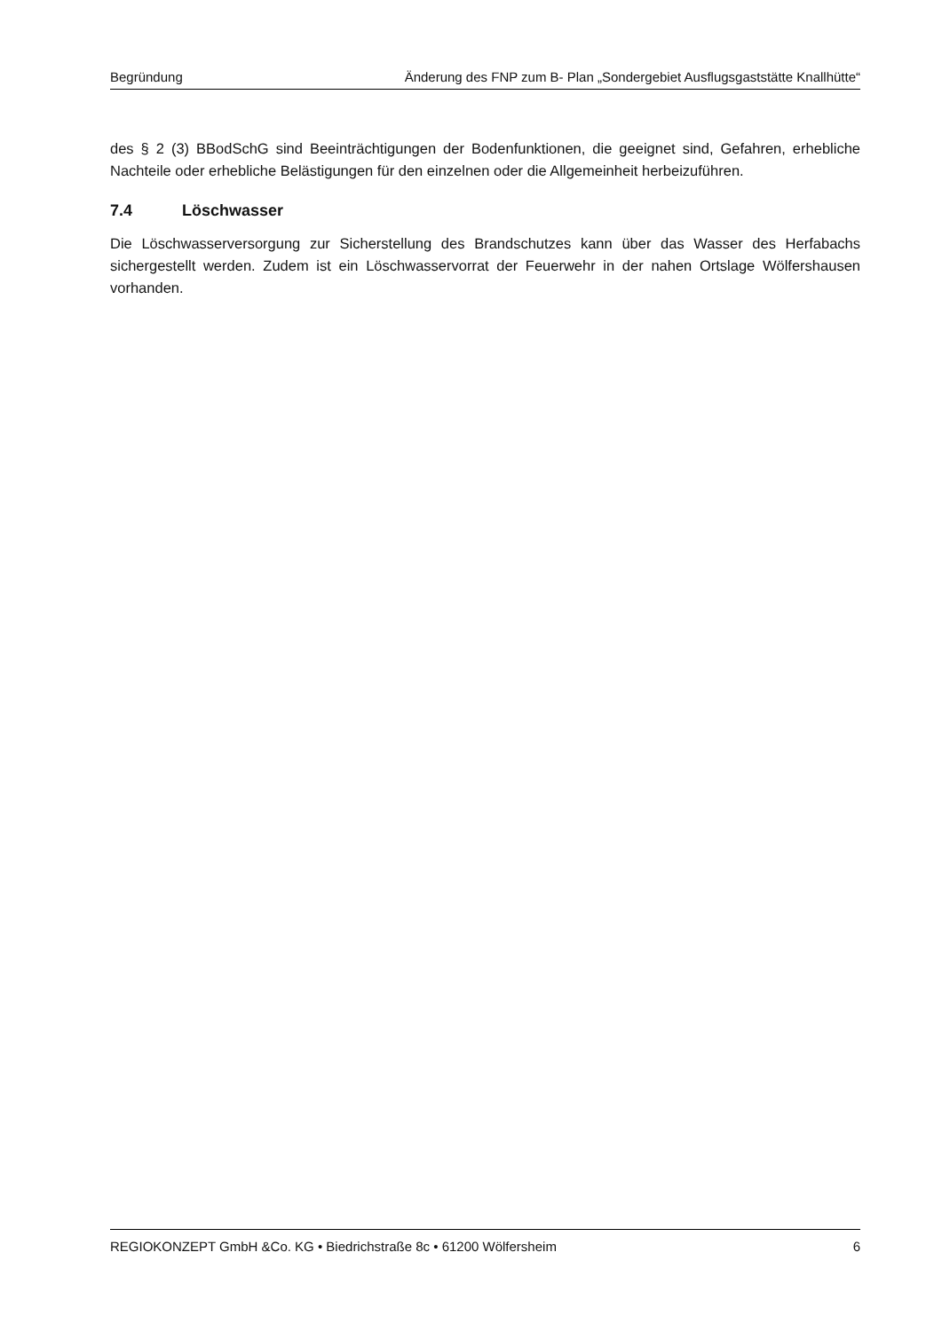Begründung Änderung des FNP zum B- Plan „Sondergebiet Ausflugsgaststätte Knallhütte“
des § 2 (3) BBodSchG sind Beeinträchtigungen der Bodenfunktionen, die geeignet sind, Gefahren, erhebliche Nachteile oder erhebliche Belästigungen für den einzelnen oder die Allgemeinheit herbeizuführen.
7.4 Löschwasser
Die Löschwasserversorgung zur Sicherstellung des Brandschutzes kann über das Wasser des Herfabachs sichergestellt werden. Zudem ist ein Löschwasservorrat der Feuerwehr in der nahen Ortslage Wölfershausen vorhanden.
REGIOKONZEPT GmbH &Co. KG • Biedrichstraße 8c • 61200 Wölfersheim 6